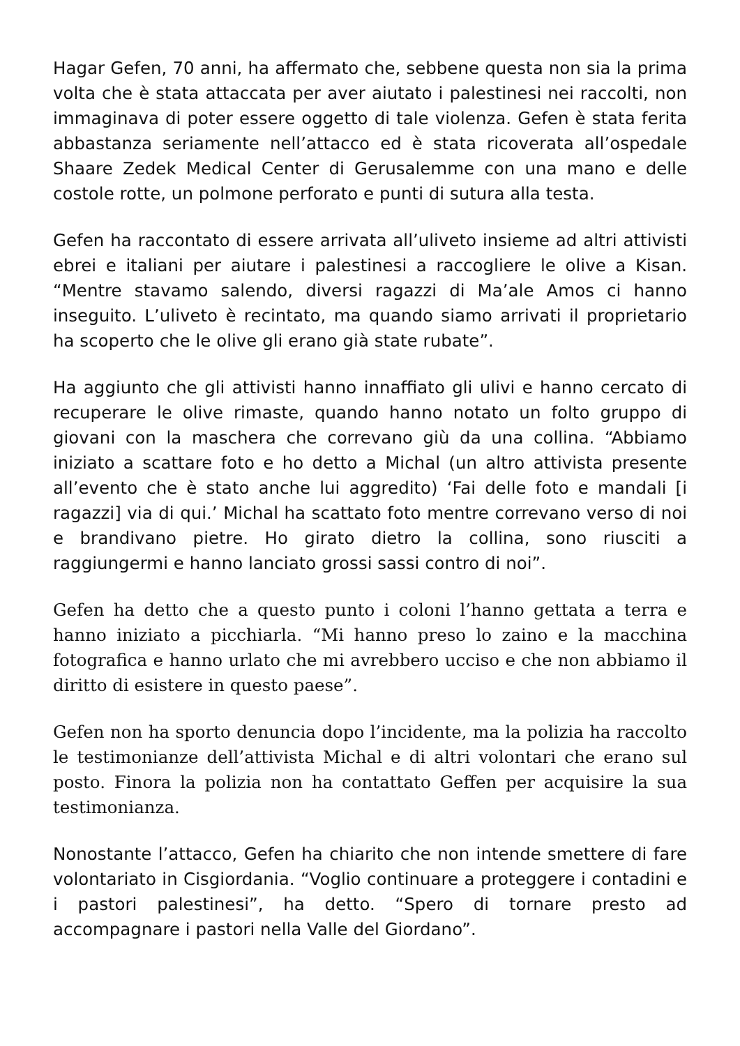Hagar Gefen, 70 anni, ha affermato che, sebbene questa non sia la prima volta che è stata attaccata per aver aiutato i palestinesi nei raccolti, non immaginava di poter essere oggetto di tale violenza. Gefen è stata ferita abbastanza seriamente nell’attacco ed è stata ricoverata all’ospedale Shaare Zedek Medical Center di Gerusalemme con una mano e delle costole rotte, un polmone perforato e punti di sutura alla testa.
Gefen ha raccontato di essere arrivata all’uliveto insieme ad altri attivisti ebrei e italiani per aiutare i palestinesi a raccogliere le olive a Kisan. “Mentre stavamo salendo, diversi ragazzi di Ma’ale Amos ci hanno inseguito. L’uliveto è recintato, ma quando siamo arrivati il proprietario ha scoperto che le olive gli erano già state rubate”.
Ha aggiunto che gli attivisti hanno innaffiato gli ulivi e hanno cercato di recuperare le olive rimaste, quando hanno notato un folto gruppo di giovani con la maschera che correvano giù da una collina. “Abbiamo iniziato a scattare foto e ho detto a Michal (un altro attivista presente all’evento che è stato anche lui aggredito) ‘Fai delle foto e mandali [i ragazzi] via di qui.’ Michal ha scattato foto mentre correvano verso di noi e brandivano pietre. Ho girato dietro la collina, sono riusciti a raggiungermi e hanno lanciato grossi sassi contro di noi”.
Gefen ha detto che a questo punto i coloni l’hanno gettata a terra e hanno iniziato a picchiarla. “Mi hanno preso lo zaino e la macchina fotografica e hanno urlato che mi avrebbero ucciso e che non abbiamo il diritto di esistere in questo paese”.
Gefen non ha sporto denuncia dopo l’incidente, ma la polizia ha raccolto le testimonianze dell’attivista Michal e di altri volontari che erano sul posto. Finora la polizia non ha contattato Geffen per acquisire la sua testimonianza.
Nonostante l’attacco, Gefen ha chiarito che non intende smettere di fare volontariato in Cisgiordania. “Voglio continuare a proteggere i contadini e i pastori palestinesi”, ha detto. “Spero di tornare presto ad accompagnare i pastori nella Valle del Giordano”.